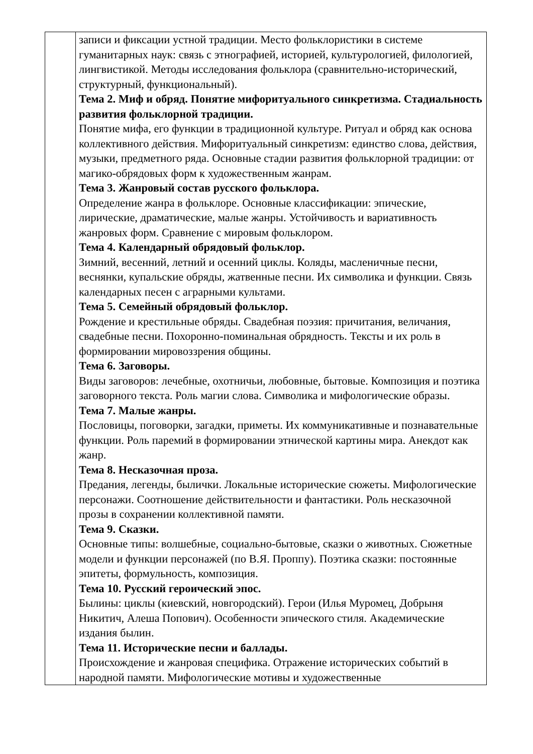| | записи и фиксации устной традиции. Место фольклористики в системе гуманитарных наук: связь с этнографией, историей, культурологией, филологией, лингвистикой. Методы исследования фольклора (сравнительно-исторический, структурный, функциональный). Тема 2. Миф и обряд. Понятие мифоритуального синкретизма. Стадиальность развития фольклорной традиции. Понятие мифа, его функции в традиционной культуре. Ритуал и обряд как основа коллективного действия. Мифоритуальный синкретизм: единство слова, действия, музыки, предметного ряда. Основные стадии развития фольклорной традиции: от магико-обрядовых форм к художественным жанрам. Тема 3. Жанровый состав русского фольклора. Определение жанра в фольклоре. Основные классификации: эпические, лирические, драматические, малые жанры. Устойчивость и вариативность жанровых форм. Сравнение с мировым фольклором. Тема 4. Календарный обрядовый фольклор. Зимний, весенний, летний и осенний циклы. Коляды, масленичные песни, веснянки, купальские обряды, жатвенные песни. Их символика и функции. Связь календарных песен с аграрными культами. Тема 5. Семейный обрядовый фольклор. Рождение и крестильные обряды. Свадебная поэзия: причитания, величания, свадебные песни. Похоронно-поминальная обрядность. Тексты и их роль в формировании мировоззрения общины. Тема 6. Заговоры. Виды заговоров: лечебные, охотничьи, любовные, бытовые. Композиция и поэтика заговорного текста. Роль магии слова. Символика и мифологические образы. Тема 7. Малые жанры. Пословицы, поговорки, загадки, приметы. Их коммуникативные и познавательные функции. Роль паремий в формировании этнической картины мира. Анекдот как жанр. Тема 8. Несказочная проза. Предания, легенды, былички. Локальные исторические сюжеты. Мифологические персонажи. Соотношение действительности и фантастики. Роль несказочной прозы в сохранении коллективной памяти. Тема 9. Сказки. Основные типы: волшебные, социально-бытовые, сказки о животных. Сюжетные модели и функции персонажей (по В.Я. Проппу). Поэтика сказки: постоянные эпитеты, формульность, композиция. Тема 10. Русский героический эпос. Былины: циклы (киевский, новгородский). Герои (Илья Муромец, Добрыня Никитич, Алеша Попович). Особенности эпического стиля. Академические издания былин. Тема 11. Исторические песни и баллады. Происхождение и жанровая специфика. Отражение исторических событий в народной памяти. Мифологические мотивы и художественные |